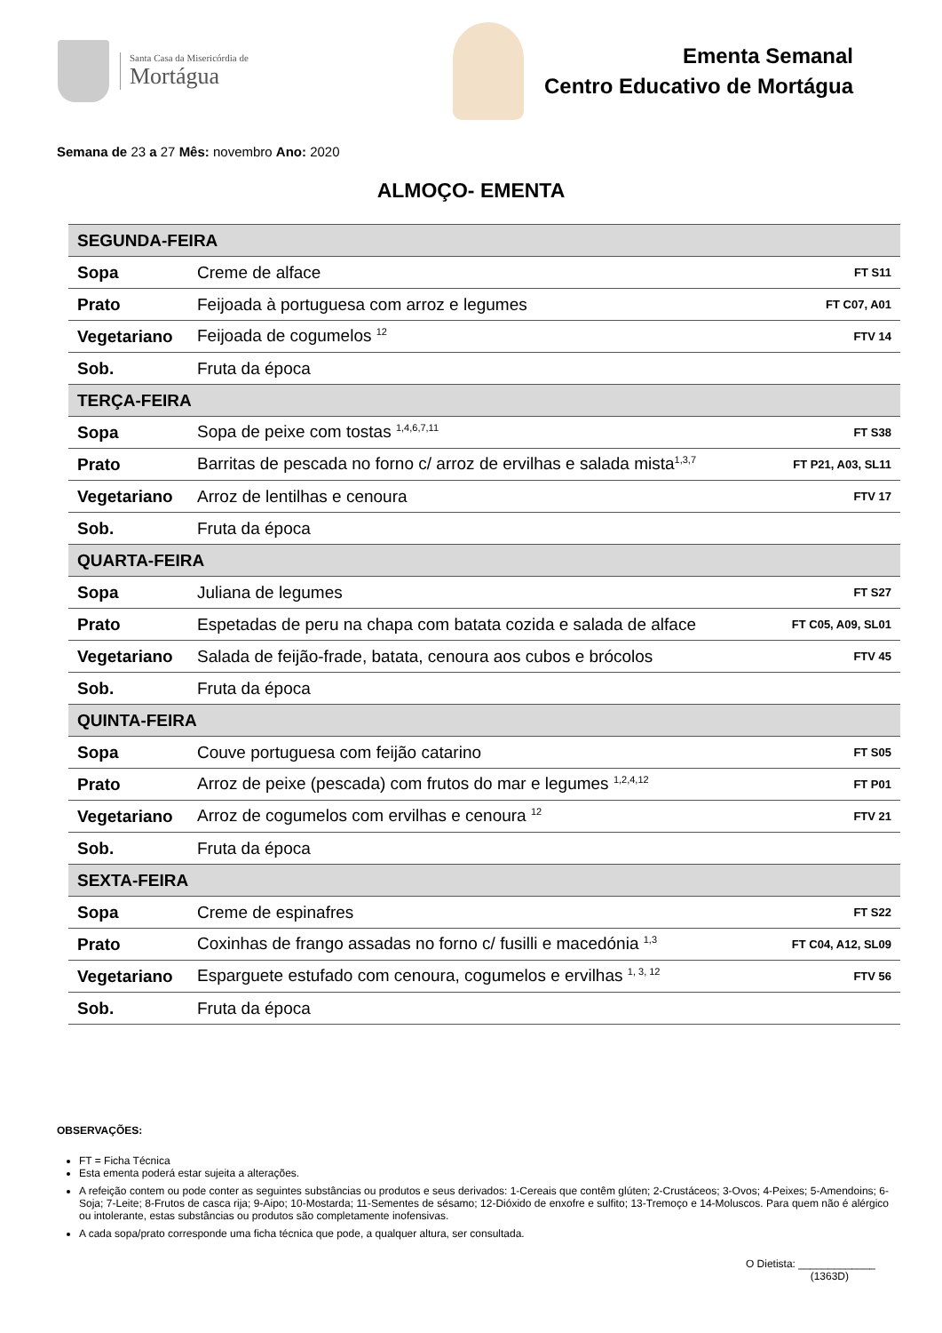Santa Casa da Misericórdia de
Mortágua
Ementa Semanal
Centro Educativo de Mortágua
Semana de 23 a 27 Mês: novembro Ano: 2020
ALMOÇO- EMENTA
| SEGUNDA-FEIRA | | |
| Sopa | Creme de alface | FT S11 |
| Prato | Feijoada à portuguesa com arroz e legumes | FT C07, A01 |
| Vegetariano | Feijoada de cogumelos <sup>12</sup> | FTV 14 |
| Sob. | Fruta da época | |
| TERÇA-FEIRA | | |
| Sopa | Sopa de peixe com tostas <sup>1,4,6,7,11</sup> | FT S38 |
| Prato | Barritas de pescada no forno c/ arroz de ervilhas e salada mista<sup>1,3,7</sup> | FT P21, A03, SL11 |
| Vegetariano | Arroz de lentilhas e cenoura | FTV 17 |
| Sob. | Fruta da época | |
| QUARTA-FEIRA | | |
| Sopa | Juliana de legumes | FT S27 |
| Prato | Espetadas de peru na chapa com batata cozida e salada de alface | FT C05, A09, SL01 |
| Vegetariano | Salada de feijão-frade, batata, cenoura aos cubos e brócolos | FTV 45 |
| Sob. | Fruta da época | |
| QUINTA-FEIRA | | |
| Sopa | Couve portuguesa com feijão catarino | FT S05 |
| Prato | Arroz de peixe (pescada) com frutos do mar e legumes <sup>1,2,4,12</sup> | FT P01 |
| Vegetariano | Arroz de cogumelos com ervilhas e cenoura <sup>12</sup> | FTV 21 |
| Sob. | Fruta da época | |
| SEXTA-FEIRA | | |
| Sopa | Creme de espinafres | FT S22 |
| Prato | Coxinhas de frango assadas no forno c/ fusilli e macedónia <sup>1,3</sup> | FT C04, A12, SL09 |
| Vegetariano | Esparguete estufado com cenoura, cogumelos e ervilhas <sup>1, 3, 12</sup> | FTV 56 |
| Sob. | Fruta da época | |
OBSERVAÇÕES:
FT = Ficha Técnica
Esta ementa poderá estar sujeita a alterações.
A refeição contem ou pode conter as seguintes substâncias ou produtos e seus derivados: 1-Cereais que contêm glúten; 2-Crustáceos; 3-Ovos; 4-Peixes; 5-Amendoins; 6-Soja; 7-Leite; 8-Frutos de casca rija; 9-Aipo; 10-Mostarda; 11-Sementes de sésamo; 12-Dióxido de enxofre e sulfito; 13-Tremoço e 14-Moluscos. Para quem não é alérgico ou intolerante, estas substâncias ou produtos são completamente inofensivas.
A cada sopa/prato corresponde uma ficha técnica que pode, a qualquer altura, ser consultada.
O Dietista: _____________
(1363D)